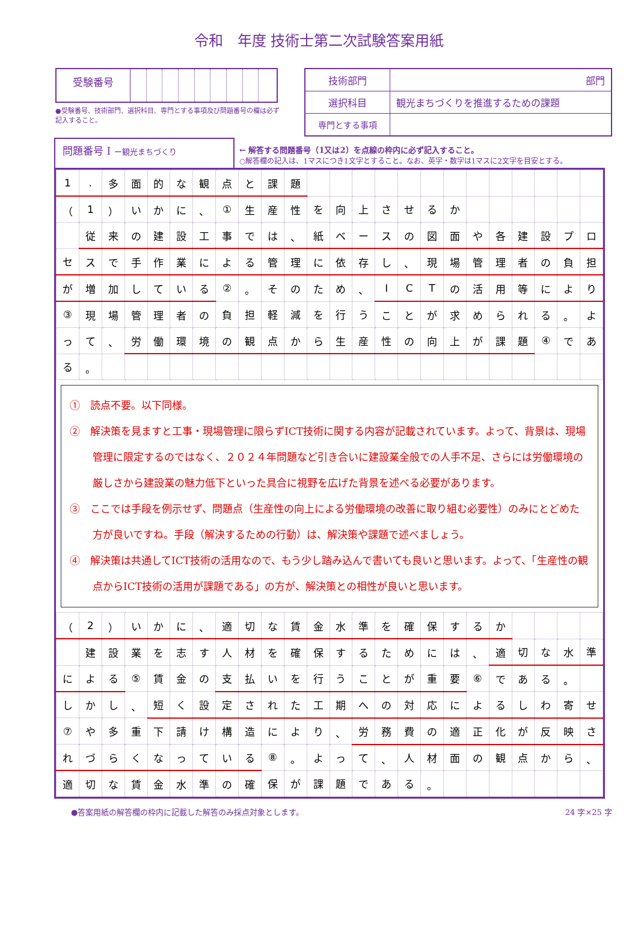令和　年度 技術士第二次試験答案用紙
| 受験番号 | | | | | | | | | |
| 技術部門 | 部門 |
| 選択科目 | 観光まちづくりを推進するための課題 |
| 専門とする事項 | |
●受験番号、技術部門、選択科目、専門とする事項及び問題番号の欄は必ず記入すること。
問題番号 Ⅰ ー観光まちづくり
← 解答する問題番号（1又は2）を点線の枠内に必ず記入すること。
○解答欄の記入は、1マスにつき1文字とすること。なお、英字・数字は1マスに2文字を目安とする。
| 1 | . | 多 | 面 | 的 | な | 観 | 点 | と | 課 | 題 | | | | | | | | | | | | | |
| （ | 1 | ） | い | か | に | 、 | ① | 生 | 産 | 性 | を | 向 | 上 | さ | せ | る | か | | | | | | |
| | 従 | 来 | の | 建 | 設 | 工 | 事 | で | は | 、 | 紙 | ベ | ー | ス | の | 図 | 面 | や | 各 | 建 | 設 | プ | ロ |
| セ | ス | で | 手 | 作 | 業 | に | よ | る | 管 | 理 | に | 依 | 存 | し | 、 | 現 | 場 | 管 | 理 | 者 | の | 負 | 担 |
| が | 増 | 加 | し | て | い | る | ② | 。 | そ | の | た | め | 、 | I | C | T | の | 活 | 用 | 等 | に | よ | り |
| ③ | 現 | 場 | 管 | 理 | 者 | の | 負 | 担 | 軽 | 減 | を | 行 | う | こ | と | が | 求 | め | ら | れ | る | 。 | よ |
| っ | て | 、 | 労 | 働 | 環 | 境 | の | 観 | 点 | か | ら | 生 | 産 | 性 | の | 向 | 上 | が | 課 | 題 | ④ | で | あ |
| る | 。 | | | | | | | | | | | | | | | | | | | | | | |
①　読点不要。以下同様。
②　解決策を見ますと工事・現場管理に限らずICT技術に関する内容が記載されています。よって、背景は、現場管理に限定するのではなく、２０２４年問題など引き合いに建設業全般での人手不足、さらには労働環境の厳しさから建設業の魅力低下といった具合に視野を広げた背景を述べる必要があります。
③　ここでは手段を例示せず、問題点（生産性の向上による労働環境の改善に取り組む必要性）のみにとどめた方が良いですね。手段（解決するための行動）は、解決策や課題で述べましょう。
④　解決策は共通してICT技術の活用なので、もう少し踏み込んで書いても良いと思います。よって、「生産性の観点からICT技術の活用が課題である」の方が、解決策との相性が良いと思います。
| （ | 2 | ） | い | か | に | 、 | 適 | 切 | な | 賃 | 金 | 水 | 準 | を | 確 | 保 | す | る | か | | | | |
| | 建 | 設 | 業 | を | 志 | す | 人 | 材 | を | 確 | 保 | す | る | た | め | に | は | 、 | 適 | 切 | な | 水 | 準 |
| に | よ | る | ⑤ | 賃 | 金 | の | 支 | 払 | い | を | 行 | う | こ | と | が | 重 | 要 | ⑥ | で | あ | る | 。 | |
| し | か | し | 、 | 短 | く | 設 | 定 | さ | れ | た | 工 | 期 | へ | の | 対 | 応 | に | よ | る | し | わ | 寄 | せ |
| ⑦ | や | 多 | 重 | 下 | 請 | け | 構 | 造 | に | よ | り | 、 | 労 | 務 | 費 | の | 適 | 正 | 化 | が | 反 | 映 | さ |
| れ | づ | ら | く | な | っ | て | い | る | ⑧ | 。 | よ | っ | て | 、 | 人 | 材 | 面 | の | 観 | 点 | か | ら | 、 |
| 適 | 切 | な | 賃 | 金 | 水 | 準 | の | 確 | 保 | が | 課 | 題 | で | あ | る | 。 | | | | | | | |
●答案用紙の解答欄の枠内に記載した解答のみ採点対象とします。 24 字×25 字